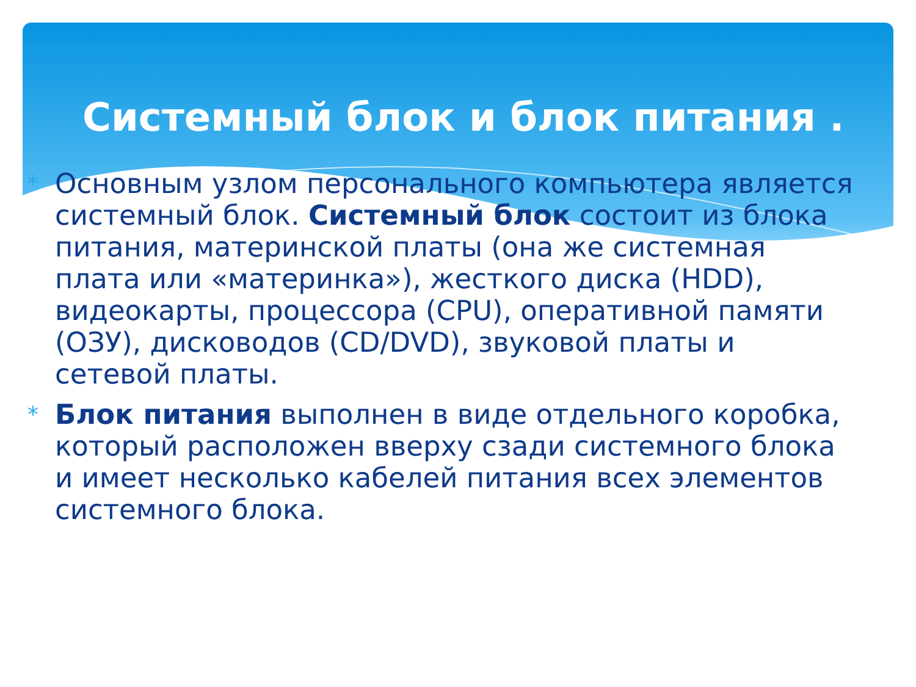Системный блок и блок питания .
* Основным узлом персонального компьютера является системный блок. Системный блок состоит из блока питания, материнской платы (она же системная плата или «материнка»), жесткого диска (HDD), видеокарты, процессора (CPU), оперативной памяти (ОЗУ), дисководов (CD/DVD), звуковой платы и сетевой платы.
* Блок питания выполнен в виде отдельного коробка, который расположен вверху сзади системного блока и имеет несколько кабелей питания всех элементов системного блока.